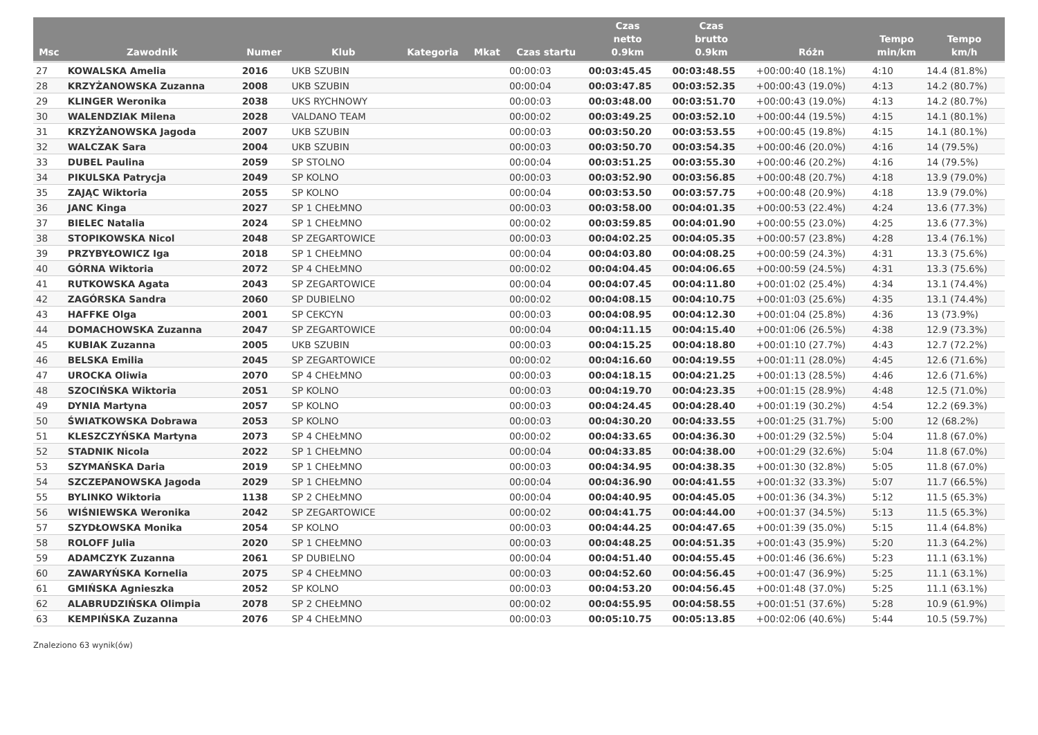| Msc | Zawodnik | Numer | Klub | Kategoria | Mkat | Czas startu | Czas netto 0.9km | Czas brutto 0.9km | Różn | Tempo min/km | Tempo km/h |
| --- | --- | --- | --- | --- | --- | --- | --- | --- | --- | --- | --- |
| 27 | KOWALSKA Amelia | 2016 | UKB SZUBIN | | | 00:00:03 | 00:03:45.45 | 00:03:48.55 | +00:00:40 (18.1%) | 4:10 | 14.4 (81.8%) |
| 28 | KRZYŻANOWSKA Zuzanna | 2008 | UKB SZUBIN | | | 00:00:04 | 00:03:47.85 | 00:03:52.35 | +00:00:43 (19.0%) | 4:13 | 14.2 (80.7%) |
| 29 | KLINGER Weronika | 2038 | UKS RYCHNOWY | | | 00:00:03 | 00:03:48.00 | 00:03:51.70 | +00:00:43 (19.0%) | 4:13 | 14.2 (80.7%) |
| 30 | WALENDZIAK Milena | 2028 | VALDANO TEAM | | | 00:00:02 | 00:03:49.25 | 00:03:52.10 | +00:00:44 (19.5%) | 4:15 | 14.1 (80.1%) |
| 31 | KRZYŻANOWSKA Jagoda | 2007 | UKB SZUBIN | | | 00:00:03 | 00:03:50.20 | 00:03:53.55 | +00:00:45 (19.8%) | 4:15 | 14.1 (80.1%) |
| 32 | WALCZAK Sara | 2004 | UKB SZUBIN | | | 00:00:03 | 00:03:50.70 | 00:03:54.35 | +00:00:46 (20.0%) | 4:16 | 14 (79.5%) |
| 33 | DUBEL Paulina | 2059 | SP STOLNO | | | 00:00:04 | 00:03:51.25 | 00:03:55.30 | +00:00:46 (20.2%) | 4:16 | 14 (79.5%) |
| 34 | PIKULSKA Patrycja | 2049 | SP KOLNO | | | 00:00:03 | 00:03:52.90 | 00:03:56.85 | +00:00:48 (20.7%) | 4:18 | 13.9 (79.0%) |
| 35 | ZAJĄC Wiktoria | 2055 | SP KOLNO | | | 00:00:04 | 00:03:53.50 | 00:03:57.75 | +00:00:48 (20.9%) | 4:18 | 13.9 (79.0%) |
| 36 | JANC Kinga | 2027 | SP 1 CHEŁMNO | | | 00:00:03 | 00:03:58.00 | 00:04:01.35 | +00:00:53 (22.4%) | 4:24 | 13.6 (77.3%) |
| 37 | BIELEC Natalia | 2024 | SP 1 CHEŁMNO | | | 00:00:02 | 00:03:59.85 | 00:04:01.90 | +00:00:55 (23.0%) | 4:25 | 13.6 (77.3%) |
| 38 | STOPIKOWSKA Nicol | 2048 | SP ZEGARTOWICE | | | 00:00:03 | 00:04:02.25 | 00:04:05.35 | +00:00:57 (23.8%) | 4:28 | 13.4 (76.1%) |
| 39 | PRZYBYŁOWICZ Iga | 2018 | SP 1 CHEŁMNO | | | 00:00:04 | 00:04:03.80 | 00:04:08.25 | +00:00:59 (24.3%) | 4:31 | 13.3 (75.6%) |
| 40 | GÓRNA Wiktoria | 2072 | SP 4 CHEŁMNO | | | 00:00:02 | 00:04:04.45 | 00:04:06.65 | +00:00:59 (24.5%) | 4:31 | 13.3 (75.6%) |
| 41 | RUTKOWSKA Agata | 2043 | SP ZEGARTOWICE | | | 00:00:04 | 00:04:07.45 | 00:04:11.80 | +00:01:02 (25.4%) | 4:34 | 13.1 (74.4%) |
| 42 | ZAGÓRSKA Sandra | 2060 | SP DUBIELNO | | | 00:00:02 | 00:04:08.15 | 00:04:10.75 | +00:01:03 (25.6%) | 4:35 | 13.1 (74.4%) |
| 43 | HAFFKE Olga | 2001 | SP CEKCYN | | | 00:00:03 | 00:04:08.95 | 00:04:12.30 | +00:01:04 (25.8%) | 4:36 | 13 (73.9%) |
| 44 | DOMACHOWSKA Zuzanna | 2047 | SP ZEGARTOWICE | | | 00:00:04 | 00:04:11.15 | 00:04:15.40 | +00:01:06 (26.5%) | 4:38 | 12.9 (73.3%) |
| 45 | KUBIAK Zuzanna | 2005 | UKB SZUBIN | | | 00:00:03 | 00:04:15.25 | 00:04:18.80 | +00:01:10 (27.7%) | 4:43 | 12.7 (72.2%) |
| 46 | BELSKA Emilia | 2045 | SP ZEGARTOWICE | | | 00:00:02 | 00:04:16.60 | 00:04:19.55 | +00:01:11 (28.0%) | 4:45 | 12.6 (71.6%) |
| 47 | UROCKA Oliwia | 2070 | SP 4 CHEŁMNO | | | 00:00:03 | 00:04:18.15 | 00:04:21.25 | +00:01:13 (28.5%) | 4:46 | 12.6 (71.6%) |
| 48 | SZOCIŃSKA Wiktoria | 2051 | SP KOLNO | | | 00:00:03 | 00:04:19.70 | 00:04:23.35 | +00:01:15 (28.9%) | 4:48 | 12.5 (71.0%) |
| 49 | DYNIA Martyna | 2057 | SP KOLNO | | | 00:00:03 | 00:04:24.45 | 00:04:28.40 | +00:01:19 (30.2%) | 4:54 | 12.2 (69.3%) |
| 50 | ŚWIATKOWSKA Dobrawa | 2053 | SP KOLNO | | | 00:00:03 | 00:04:30.20 | 00:04:33.55 | +00:01:25 (31.7%) | 5:00 | 12 (68.2%) |
| 51 | KLESZCZYŃSKA Martyna | 2073 | SP 4 CHEŁMNO | | | 00:00:02 | 00:04:33.65 | 00:04:36.30 | +00:01:29 (32.5%) | 5:04 | 11.8 (67.0%) |
| 52 | STADNIK Nicola | 2022 | SP 1 CHEŁMNO | | | 00:00:04 | 00:04:33.85 | 00:04:38.00 | +00:01:29 (32.6%) | 5:04 | 11.8 (67.0%) |
| 53 | SZYMAŃSKA Daria | 2019 | SP 1 CHEŁMNO | | | 00:00:03 | 00:04:34.95 | 00:04:38.35 | +00:01:30 (32.8%) | 5:05 | 11.8 (67.0%) |
| 54 | SZCZEPANOWSKA Jagoda | 2029 | SP 1 CHEŁMNO | | | 00:00:04 | 00:04:36.90 | 00:04:41.55 | +00:01:32 (33.3%) | 5:07 | 11.7 (66.5%) |
| 55 | BYLINKO Wiktoria | 1138 | SP 2 CHEŁMNO | | | 00:00:04 | 00:04:40.95 | 00:04:45.05 | +00:01:36 (34.3%) | 5:12 | 11.5 (65.3%) |
| 56 | WIŚNIEWSKA Weronika | 2042 | SP ZEGARTOWICE | | | 00:00:02 | 00:04:41.75 | 00:04:44.00 | +00:01:37 (34.5%) | 5:13 | 11.5 (65.3%) |
| 57 | SZYDŁOWSKA Monika | 2054 | SP KOLNO | | | 00:00:03 | 00:04:44.25 | 00:04:47.65 | +00:01:39 (35.0%) | 5:15 | 11.4 (64.8%) |
| 58 | ROLOFF Julia | 2020 | SP 1 CHEŁMNO | | | 00:00:03 | 00:04:48.25 | 00:04:51.35 | +00:01:43 (35.9%) | 5:20 | 11.3 (64.2%) |
| 59 | ADAMCZYK Zuzanna | 2061 | SP DUBIELNO | | | 00:00:04 | 00:04:51.40 | 00:04:55.45 | +00:01:46 (36.6%) | 5:23 | 11.1 (63.1%) |
| 60 | ZAWARYŃSKA Kornelia | 2075 | SP 4 CHEŁMNO | | | 00:00:03 | 00:04:52.60 | 00:04:56.45 | +00:01:47 (36.9%) | 5:25 | 11.1 (63.1%) |
| 61 | GMIŃSKA Agnieszka | 2052 | SP KOLNO | | | 00:00:03 | 00:04:53.20 | 00:04:56.45 | +00:01:48 (37.0%) | 5:25 | 11.1 (63.1%) |
| 62 | ALABRUDZIŃSKA Olimpia | 2078 | SP 2 CHEŁMNO | | | 00:00:02 | 00:04:55.95 | 00:04:58.55 | +00:01:51 (37.6%) | 5:28 | 10.9 (61.9%) |
| 63 | KEMPIŃSKA Zuzanna | 2076 | SP 4 CHEŁMNO | | | 00:00:03 | 00:05:10.75 | 00:05:13.85 | +00:02:06 (40.6%) | 5:44 | 10.5 (59.7%) |
Znaleziono 63 wynik(ów)